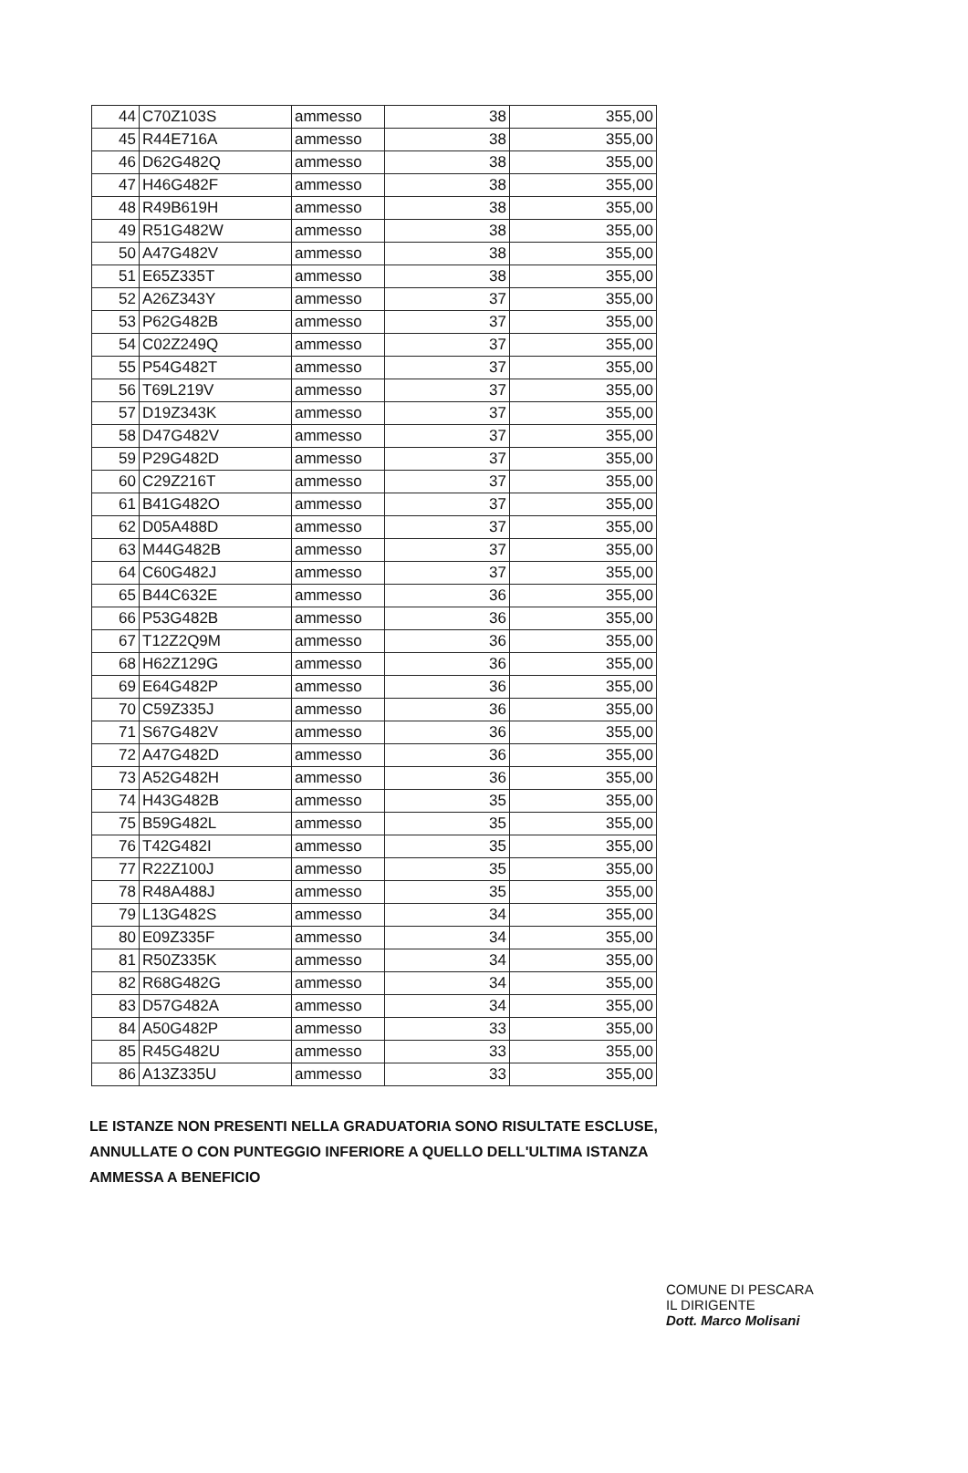| 44 | C70Z103S | ammesso | 38 | 355,00 |
| 45 | R44E716A | ammesso | 38 | 355,00 |
| 46 | D62G482Q | ammesso | 38 | 355,00 |
| 47 | H46G482F | ammesso | 38 | 355,00 |
| 48 | R49B619H | ammesso | 38 | 355,00 |
| 49 | R51G482W | ammesso | 38 | 355,00 |
| 50 | A47G482V | ammesso | 38 | 355,00 |
| 51 | E65Z335T | ammesso | 38 | 355,00 |
| 52 | A26Z343Y | ammesso | 37 | 355,00 |
| 53 | P62G482B | ammesso | 37 | 355,00 |
| 54 | C02Z249Q | ammesso | 37 | 355,00 |
| 55 | P54G482T | ammesso | 37 | 355,00 |
| 56 | T69L219V | ammesso | 37 | 355,00 |
| 57 | D19Z343K | ammesso | 37 | 355,00 |
| 58 | D47G482V | ammesso | 37 | 355,00 |
| 59 | P29G482D | ammesso | 37 | 355,00 |
| 60 | C29Z216T | ammesso | 37 | 355,00 |
| 61 | B41G482O | ammesso | 37 | 355,00 |
| 62 | D05A488D | ammesso | 37 | 355,00 |
| 63 | M44G482B | ammesso | 37 | 355,00 |
| 64 | C60G482J | ammesso | 37 | 355,00 |
| 65 | B44C632E | ammesso | 36 | 355,00 |
| 66 | P53G482B | ammesso | 36 | 355,00 |
| 67 | T12Z2Q9M | ammesso | 36 | 355,00 |
| 68 | H62Z129G | ammesso | 36 | 355,00 |
| 69 | E64G482P | ammesso | 36 | 355,00 |
| 70 | C59Z335J | ammesso | 36 | 355,00 |
| 71 | S67G482V | ammesso | 36 | 355,00 |
| 72 | A47G482D | ammesso | 36 | 355,00 |
| 73 | A52G482H | ammesso | 36 | 355,00 |
| 74 | H43G482B | ammesso | 35 | 355,00 |
| 75 | B59G482L | ammesso | 35 | 355,00 |
| 76 | T42G482I | ammesso | 35 | 355,00 |
| 77 | R22Z100J | ammesso | 35 | 355,00 |
| 78 | R48A488J | ammesso | 35 | 355,00 |
| 79 | L13G482S | ammesso | 34 | 355,00 |
| 80 | E09Z335F | ammesso | 34 | 355,00 |
| 81 | R50Z335K | ammesso | 34 | 355,00 |
| 82 | R68G482G | ammesso | 34 | 355,00 |
| 83 | D57G482A | ammesso | 34 | 355,00 |
| 84 | A50G482P | ammesso | 33 | 355,00 |
| 85 | R45G482U | ammesso | 33 | 355,00 |
| 86 | A13Z335U | ammesso | 33 | 355,00 |
LE ISTANZE NON PRESENTI NELLA GRADUATORIA SONO RISULTATE ESCLUSE, ANNULLATE O CON PUNTEGGIO INFERIORE A QUELLO DELL'ULTIMA ISTANZA AMMESSA A BENEFICIO
COMUNE DI PESCARA
IL DIRIGENTE
Dott. Marco Molisani